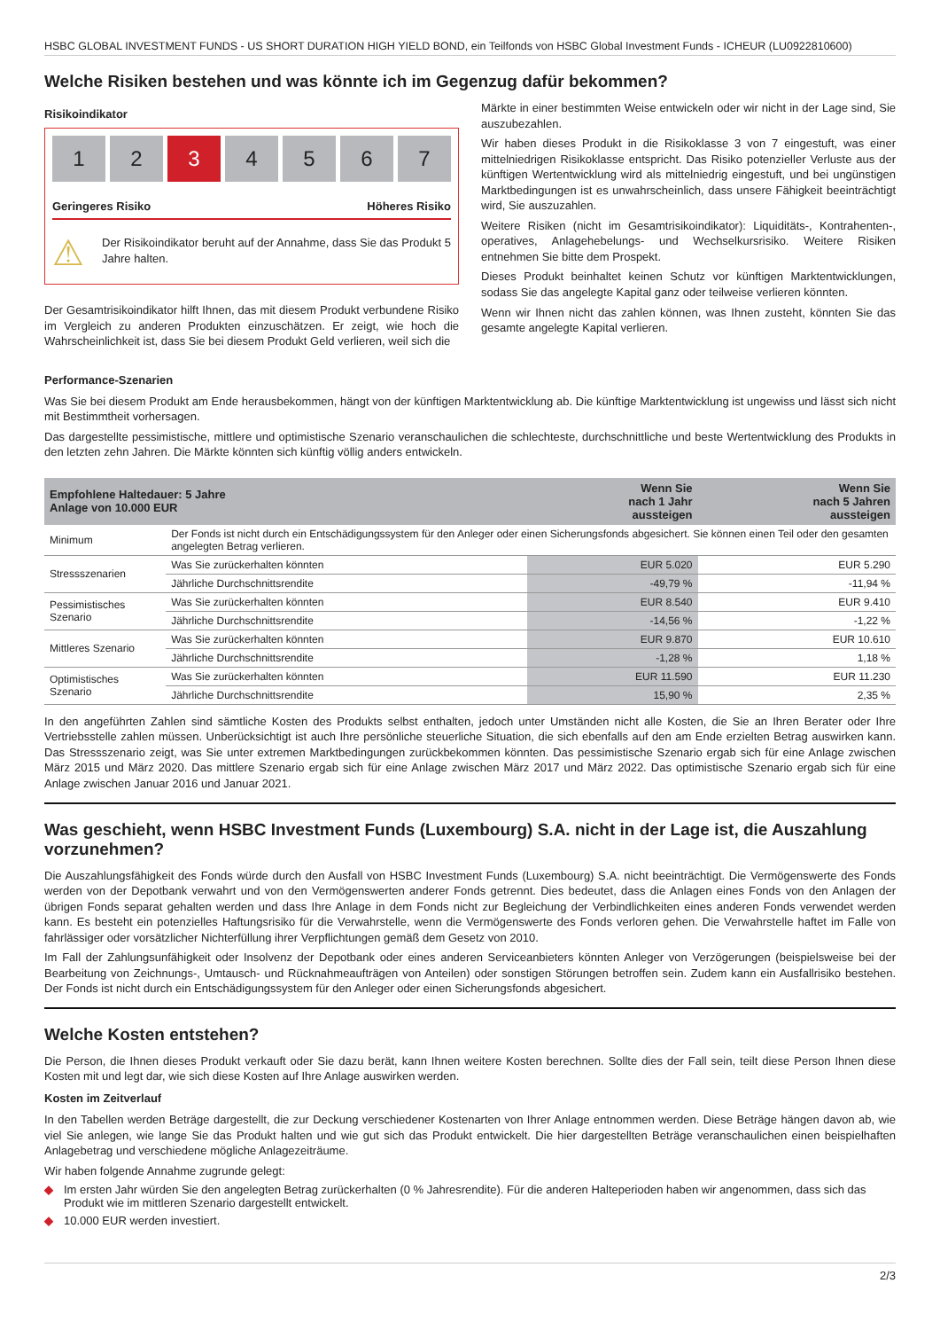HSBC GLOBAL INVESTMENT FUNDS - US SHORT DURATION HIGH YIELD BOND, ein Teilfonds von HSBC Global Investment Funds - ICHEUR (LU0922810600)
Welche Risiken bestehen und was könnte ich im Gegenzug dafür bekommen?
Risikoindikator
1 2 3 4567
Geringeres Risiko Höheres Risiko
⚠
Der Risikoindikator beruht auf der Annahme, dass Sie das Produkt 5 Jahre halten.
Der Gesamtrisikoindikator hilft Ihnen, das mit diesem Produkt verbundene Risiko im Vergleich zu anderen Produkten einzuschätzen. Er zeigt, wie hoch die Wahrscheinlichkeit ist, dass Sie bei diesem Produkt Geld verlieren, weil sich die
Märkte in einer bestimmten Weise entwickeln oder wir nicht in der Lage sind, Sie auszubezahlen.
Wir haben dieses Produkt in die Risikoklasse 3 von 7 eingestuft, was einer mittelniedrigen Risikoklasse entspricht. Das Risiko potenzieller Verluste aus der künftigen Wertentwicklung wird als mittelniedrig eingestuft, und bei ungünstigen Marktbedingungen ist es unwahrscheinlich, dass unsere Fähigkeit beeinträchtigt wird, Sie auszuzahlen.
Weitere Risiken (nicht im Gesamtrisikoindikator): Liquiditäts-, Kontrahenten-, operatives, Anlagehebelungs- und Wechselkursrisiko. Weitere Risiken entnehmen Sie bitte dem Prospekt.
Dieses Produkt beinhaltet keinen Schutz vor künftigen Marktentwicklungen, sodass Sie das angelegte Kapital ganz oder teilweise verlieren könnten.
Wenn wir Ihnen nicht das zahlen können, was Ihnen zusteht, könnten Sie das gesamte angelegte Kapital verlieren.
Performance-Szenarien
Was Sie bei diesem Produkt am Ende herausbekommen, hängt von der künftigen Marktentwicklung ab. Die künftige Marktentwicklung ist ungewiss und lässt sich nicht mit Bestimmtheit vorhersagen.
Das dargestellte pessimistische, mittlere und optimistische Szenario veranschaulichen die schlechteste, durchschnittliche und beste Wertentwicklung des Produkts in den letzten zehn Jahren. Die Märkte könnten sich künftig völlig anders entwickeln.
| Empfohlene Haltedauer: 5 Jahre Anlage von 10.000 EUR | | Wenn Sie nach 1 Jahr aussteigen | Wenn Sie nach 5 Jahren aussteigen |
| --- | --- | --- | --- |
| Minimum | Der Fonds ist nicht durch ein Entschädigungssystem für den Anleger oder einen Sicherungsfonds abgesichert. Sie können einen Teil oder den gesamten angelegten Betrag verlieren. | | |
| Stressszenarien | Was Sie zurückerhalten könnten | EUR 5.020 | EUR 5.290 |
| | Jährliche Durchschnittsrendite | -49,79 % | -11,94 % |
| Pessimistisches Szenario | Was Sie zurückerhalten könnten | EUR 8.540 | EUR 9.410 |
| | Jährliche Durchschnittsrendite | -14,56 % | -1,22 % |
| Mittleres Szenario | Was Sie zurückerhalten könnten | EUR 9.870 | EUR 10.610 |
| | Jährliche Durchschnittsrendite | -1,28 % | 1,18 % |
| Optimistisches Szenario | Was Sie zurückerhalten könnten | EUR 11.590 | EUR 11.230 |
| | Jährliche Durchschnittsrendite | 15,90 % | 2,35 % |
In den angeführten Zahlen sind sämtliche Kosten des Produkts selbst enthalten, jedoch unter Umständen nicht alle Kosten, die Sie an Ihren Berater oder Ihre Vertriebsstelle zahlen müssen. Unberücksichtigt ist auch Ihre persönliche steuerliche Situation, die sich ebenfalls auf den am Ende erzielten Betrag auswirken kann. Das Stressszenario zeigt, was Sie unter extremen Marktbedingungen zurückbekommen könnten. Das pessimistische Szenario ergab sich für eine Anlage zwischen März 2015 und März 2020. Das mittlere Szenario ergab sich für eine Anlage zwischen März 2017 und März 2022. Das optimistische Szenario ergab sich für eine Anlage zwischen Januar 2016 und Januar 2021.
Was geschieht, wenn HSBC Investment Funds (Luxembourg) S.A. nicht in der Lage ist, die Auszahlung vorzunehmen?
Die Auszahlungsfähigkeit des Fonds würde durch den Ausfall von HSBC Investment Funds (Luxembourg) S.A. nicht beeinträchtigt. Die Vermögenswerte des Fonds werden von der Depotbank verwahrt und von den Vermögenswerten anderer Fonds getrennt. Dies bedeutet, dass die Anlagen eines Fonds von den Anlagen der übrigen Fonds separat gehalten werden und dass Ihre Anlage in dem Fonds nicht zur Begleichung der Verbindlichkeiten eines anderen Fonds verwendet werden kann. Es besteht ein potenzielles Haftungsrisiko für die Verwahrstelle, wenn die Vermögenswerte des Fonds verloren gehen. Die Verwahrstelle haftet im Falle von fahrlässiger oder vorsätzlicher Nichterfüllung ihrer Verpflichtungen gemäß dem Gesetz von 2010.
Im Fall der Zahlungsunfähigkeit oder Insolvenz der Depotbank oder eines anderen Serviceanbieters könnten Anleger von Verzögerungen (beispielsweise bei der Bearbeitung von Zeichnungs-, Umtausch- und Rücknahmeaufträgen von Anteilen) oder sonstigen Störungen betroffen sein. Zudem kann ein Ausfallrisiko bestehen. Der Fonds ist nicht durch ein Entschädigungssystem für den Anleger oder einen Sicherungsfonds abgesichert.
Welche Kosten entstehen?
Die Person, die Ihnen dieses Produkt verkauft oder Sie dazu berät, kann Ihnen weitere Kosten berechnen. Sollte dies der Fall sein, teilt diese Person Ihnen diese Kosten mit und legt dar, wie sich diese Kosten auf Ihre Anlage auswirken werden.
Kosten im Zeitverlauf
In den Tabellen werden Beträge dargestellt, die zur Deckung verschiedener Kostenarten von Ihrer Anlage entnommen werden. Diese Beträge hängen davon ab, wie viel Sie anlegen, wie lange Sie das Produkt halten und wie gut sich das Produkt entwickelt. Die hier dargestellten Beträge veranschaulichen einen beispielhaften Anlagebetrag und verschiedene mögliche Anlagezeiträume.
Wir haben folgende Annahme zugrunde gelegt:
◆ Im ersten Jahr würden Sie den angelegten Betrag zurückerhalten (0 % Jahresrendite). Für die anderen Halteperioden haben wir angenommen, dass sich das Produkt wie im mittleren Szenario dargestellt entwickelt.
◆ 10.000 EUR werden investiert.
2/3